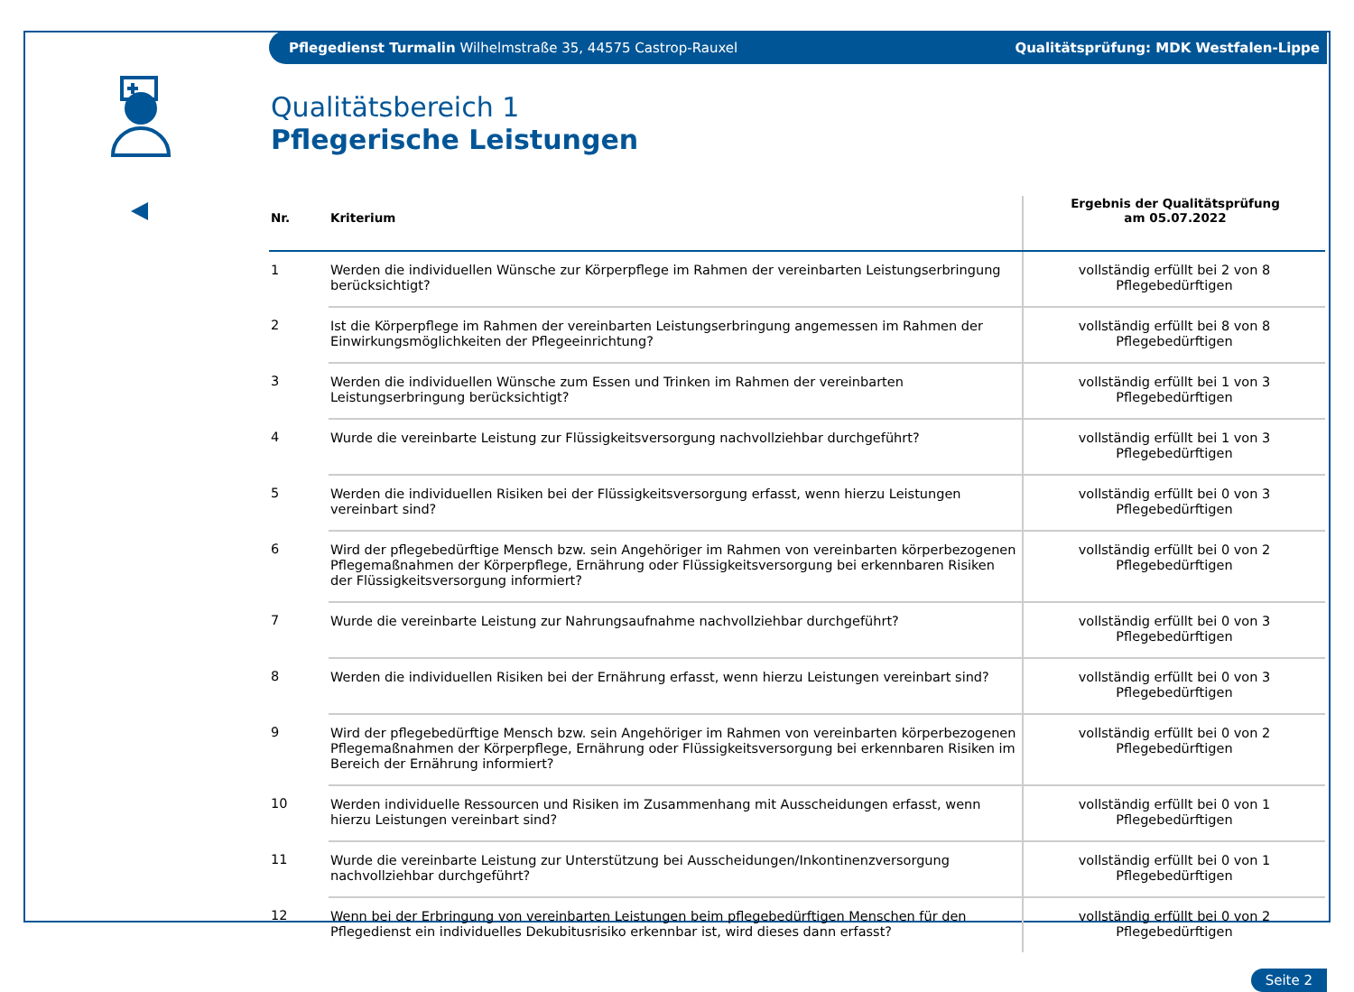Pflegedienst Turmalin Wilhelmstraße 35, 44575 Castrop-Rauxel Qualitätsprüfung: MDK Westfalen-Lippe
Qualitätsbereich 1
Pflegerische Leistungen
| Nr. | Kriterium | Ergebnis der Qualitätsprüfung am 05.07.2022 |
| --- | --- | --- |
| 1 | Werden die individuellen Wünsche zur Körperpflege im Rahmen der vereinbarten Leistungserbringung berücksichtigt? | vollständig erfüllt bei 2 von 8 Pflegebedürftigen |
| 2 | Ist die Körperpflege im Rahmen der vereinbarten Leistungserbringung angemessen im Rahmen der Einwirkungsmöglichkeiten der Pflegeeinrichtung? | vollständig erfüllt bei 8 von 8 Pflegebedürftigen |
| 3 | Werden die individuellen Wünsche zum Essen und Trinken im Rahmen der vereinbarten Leistungserbringung berücksichtigt? | vollständig erfüllt bei 1 von 3 Pflegebedürftigen |
| 4 | Wurde die vereinbarte Leistung zur Flüssigkeitsversorgung nachvollziehbar durchgeführt? | vollständig erfüllt bei 1 von 3 Pflegebedürftigen |
| 5 | Werden die individuellen Risiken bei der Flüssigkeitsversorgung erfasst, wenn hierzu Leistungen vereinbart sind? | vollständig erfüllt bei 0 von 3 Pflegebedürftigen |
| 6 | Wird der pflegebedürftige Mensch bzw. sein Angehöriger im Rahmen von vereinbarten körperbezogenen Pflegemaßnahmen der Körperpflege, Ernährung oder Flüssigkeitsversorgung bei erkennbaren Risiken der Flüssigkeitsversorgung informiert? | vollständig erfüllt bei 0 von 2 Pflegebedürftigen |
| 7 | Wurde die vereinbarte Leistung zur Nahrungsaufnahme nachvollziehbar durchgeführt? | vollständig erfüllt bei 0 von 3 Pflegebedürftigen |
| 8 | Werden die individuellen Risiken bei der Ernährung erfasst, wenn hierzu Leistungen vereinbart sind? | vollständig erfüllt bei 0 von 3 Pflegebedürftigen |
| 9 | Wird der pflegebedürftige Mensch bzw. sein Angehöriger im Rahmen von vereinbarten körperbezogenen Pflegemaßnahmen der Körperpflege, Ernährung oder Flüssigkeitsversorgung bei erkennbaren Risiken im Bereich der Ernährung informiert? | vollständig erfüllt bei 0 von 2 Pflegebedürftigen |
| 10 | Werden individuelle Ressourcen und Risiken im Zusammenhang mit Ausscheidungen erfasst, wenn hierzu Leistungen vereinbart sind? | vollständig erfüllt bei 0 von 1 Pflegebedürftigen |
| 11 | Wurde die vereinbarte Leistung zur Unterstützung bei Ausscheidungen/Inkontinenzversorgung nachvollziehbar durchgeführt? | vollständig erfüllt bei 0 von 1 Pflegebedürftigen |
| 12 | Wenn bei der Erbringung von vereinbarten Leistungen beim pflegebedürftigen Menschen für den Pflegedienst ein individuelles Dekubitusrisiko erkennbar ist, wird dieses dann erfasst? | vollständig erfüllt bei 0 von 2 Pflegebedürftigen |
Seite 2